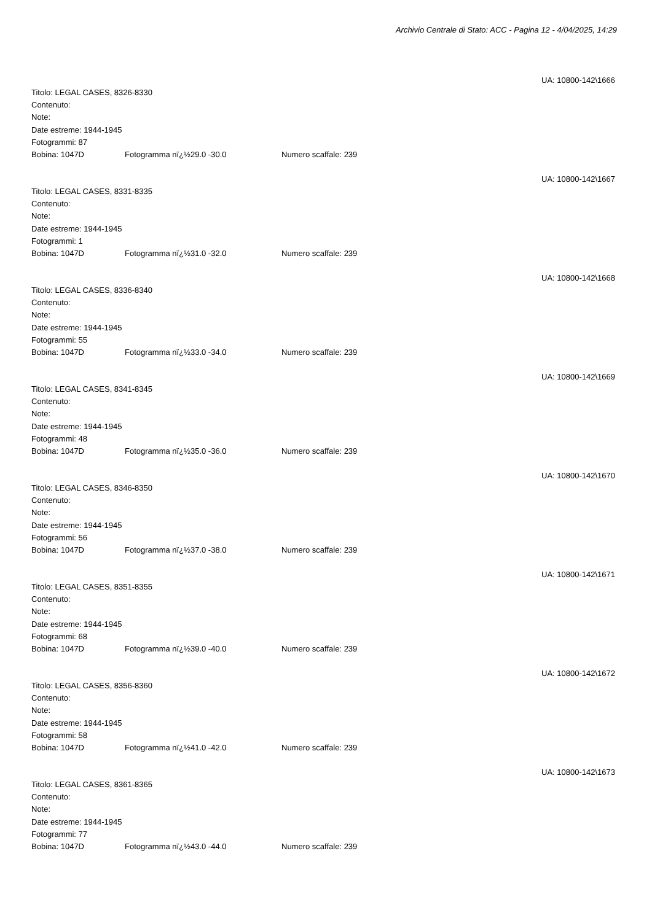Archivio Centrale di Stato: ACC - Pagina 12 - 4/04/2025, 14:29
UA: 10800-142\1666
Titolo: LEGAL CASES, 8326-8330
Contenuto:
Note:
Date estreme: 1944-1945
Fotogrammi: 87
Bobina: 1047D Fotogramma nï¿½29.0 -30.0 Numero scaffale: 239
UA: 10800-142\1667
Titolo: LEGAL CASES, 8331-8335
Contenuto:
Note:
Date estreme: 1944-1945
Fotogrammi: 1
Bobina: 1047D Fotogramma nï¿½31.0 -32.0 Numero scaffale: 239
UA: 10800-142\1668
Titolo: LEGAL CASES, 8336-8340
Contenuto:
Note:
Date estreme: 1944-1945
Fotogrammi: 55
Bobina: 1047D Fotogramma nï¿½33.0 -34.0 Numero scaffale: 239
UA: 10800-142\1669
Titolo: LEGAL CASES, 8341-8345
Contenuto:
Note:
Date estreme: 1944-1945
Fotogrammi: 48
Bobina: 1047D Fotogramma nï¿½35.0 -36.0 Numero scaffale: 239
UA: 10800-142\1670
Titolo: LEGAL CASES, 8346-8350
Contenuto:
Note:
Date estreme: 1944-1945
Fotogrammi: 56
Bobina: 1047D Fotogramma nï¿½37.0 -38.0 Numero scaffale: 239
UA: 10800-142\1671
Titolo: LEGAL CASES, 8351-8355
Contenuto:
Note:
Date estreme: 1944-1945
Fotogrammi: 68
Bobina: 1047D Fotogramma nï¿½39.0 -40.0 Numero scaffale: 239
UA: 10800-142\1672
Titolo: LEGAL CASES, 8356-8360
Contenuto:
Note:
Date estreme: 1944-1945
Fotogrammi: 58
Bobina: 1047D Fotogramma nï¿½41.0 -42.0 Numero scaffale: 239
UA: 10800-142\1673
Titolo: LEGAL CASES, 8361-8365
Contenuto:
Note:
Date estreme: 1944-1945
Fotogrammi: 77
Bobina: 1047D Fotogramma nï¿½43.0 -44.0 Numero scaffale: 239